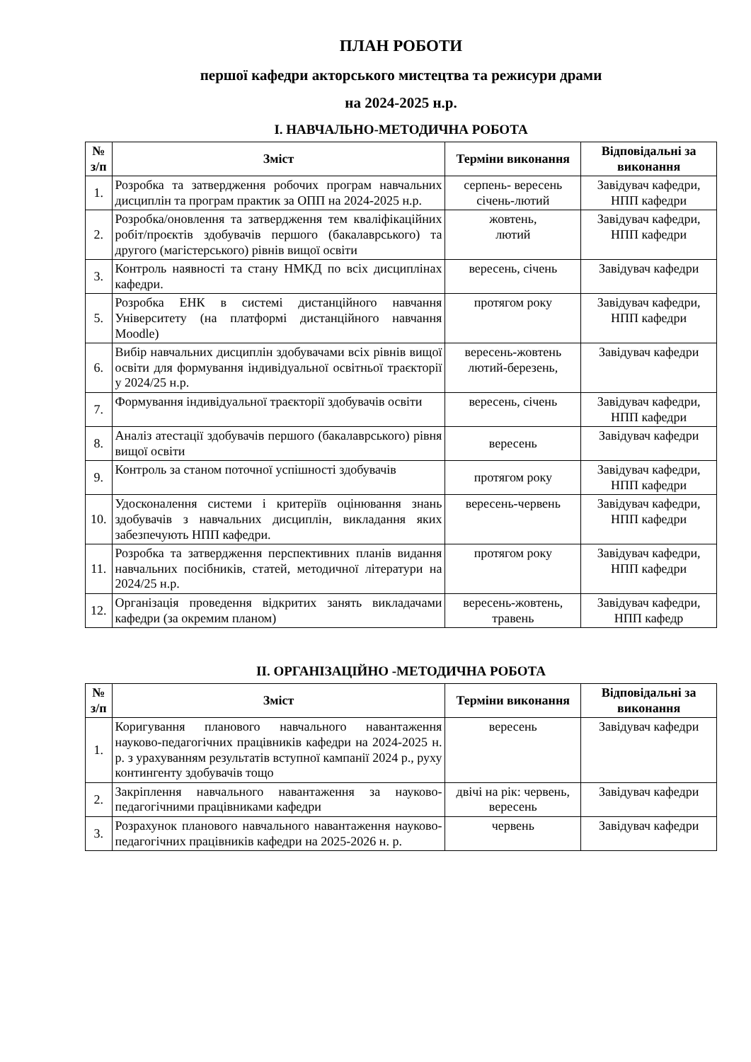ПЛАН РОБОТИ
першої кафедри акторського мистецтва та режисури драми
на 2024-2025 н.р.
І. НАВЧАЛЬНО-МЕТОДИЧНА РОБОТА
| № з/п | Зміст | Терміни виконання | Відповідальні за виконання |
| --- | --- | --- | --- |
| 1. | Розробка та затвердження робочих програм навчальних дисциплін та програм практик за ОПП на 2024-2025 н.р. | серпень- вересень січень-лютий | Завідувач кафедри, НПП кафедри |
| 2. | Розробка/оновлення та затвердження тем кваліфікаційних робіт/проєктів здобувачів першого (бакалаврського) та другого (магістерського) рівнів вищої освіти | жовтень, лютий | Завідувач кафедри, НПП кафедри |
| 3. | Контроль наявності та стану НМКД по всіх дисциплінах кафедри. | вересень, січень | Завідувач кафедри |
| 5. | Розробка ЕНК в системі дистанційного навчання Університету (на платформі дистанційного навчання Moodle) | протягом року | Завідувач кафедри, НПП кафедри |
| 6. | Вибір навчальних дисциплін здобувачами всіх рівнів вищої освіти для формування індивідуальної освітньої траєкторії у 2024/25 н.р. | вересень-жовтень лютий-березень, | Завідувач кафедри |
| 7. | Формування індивідуальної траєкторії здобувачів освіти | вересень, січень | Завідувач кафедри, НПП кафедри |
| 8. | Аналіз атестації здобувачів першого (бакалаврського) рівня вищої освіти | вересень | Завідувач кафедри |
| 9. | Контроль за станом поточної успішності здобувачів | протягом року | Завідувач кафедри, НПП кафедри |
| 10. | Удосконалення системи і критеріїв оцінювання знань здобувачів з навчальних дисциплін, викладання яких забезпечують НПП кафедри. | вересень-червень | Завідувач кафедри, НПП кафедри |
| 11. | Розробка та затвердження перспективних планів видання навчальних посібників, статей, методичної літератури на 2024/25 н.р. | протягом року | Завідувач кафедри, НПП кафедри |
| 12. | Організація проведення відкритих занять викладачами кафедри (за окремим планом) | вересень-жовтень, травень | Завідувач кафедри, НПП кафедр |
ІІ. ОРГАНІЗАЦІЙНО -МЕТОДИЧНА РОБОТА
| № з/п | Зміст | Терміни виконання | Відповідальні за виконання |
| --- | --- | --- | --- |
| 1. | Коригування планового навчального навантаження науково-педагогічних працівників кафедри на 2024-2025 н. р. з урахуванням результатів вступної кампанії 2024 р., руху контингенту здобувачів тощо | вересень | Завідувач кафедри |
| 2. | Закріплення навчального навантаження за науково-педагогічними працівниками кафедри | двічі на рік: червень, вересень | Завідувач кафедри |
| 3. | Розрахунок планового навчального навантаження науково-педагогічних працівників кафедри на 2025-2026 н. р. | червень | Завідувач кафедри |